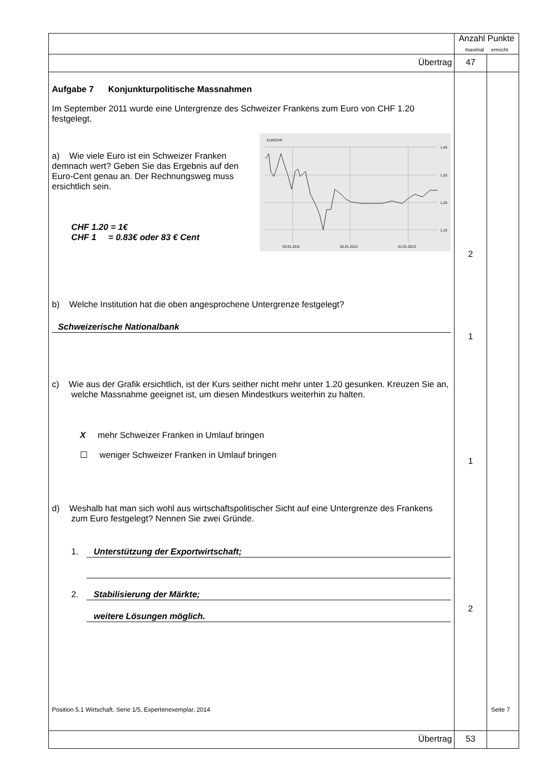| | Anzahl Punkte maximal erreicht | |
| Übertrag | 47 | |
| Aufgabe 7 Konjunkturpolitische Massnahmen Im September 2011 wurde eine Untergrenze des Schweizer Frankens zum Euro von CHF 1.20 festgelegt. a) Wie viele Euro ist ein Schweizer Franken demnach wert? Geben Sie das Ergebnis auf den Euro-Cent genau an. Der Rechnungsweg muss ersichtlich sein. CHF 1.20 = 1€ CHF 1 = 0.83€ oder 83 € Cent EUR/CHF 1,40 1,30 1,20 1,10 03.01.2011 02.01.2012 01.01.2013 b) Welche Institution hat die oben angesprochene Untergrenze festgelegt? Schweizerische Nationalbank c) Wie aus der Grafik ersichtlich, ist der Kurs seither nicht mehr unter 1.20 gesunken. Kreuzen Sie an, welche Massnahme geeignet ist, um diesen Mindestkurs weiterhin zu halten. X mehr Schweizer Franken in Umlauf bringen ☐ weniger Schweizer Franken in Umlauf bringen d) Weshalb hat man sich wohl aus wirtschaftspolitischer Sicht auf eine Untergrenze des Frankens zum Euro festgelegt? Nennen Sie zwei Gründe. 1. Unterstützung der Exportwirtschaft; 2. Stabilisierung der Märkte; weitere Lösungen möglich. | 2 1 1 2 | |
| Übertrag | 53 | |
Position 5.1 Wirtschaft, Serie 1/5, Expertenexemplar, 2014 Seite 7